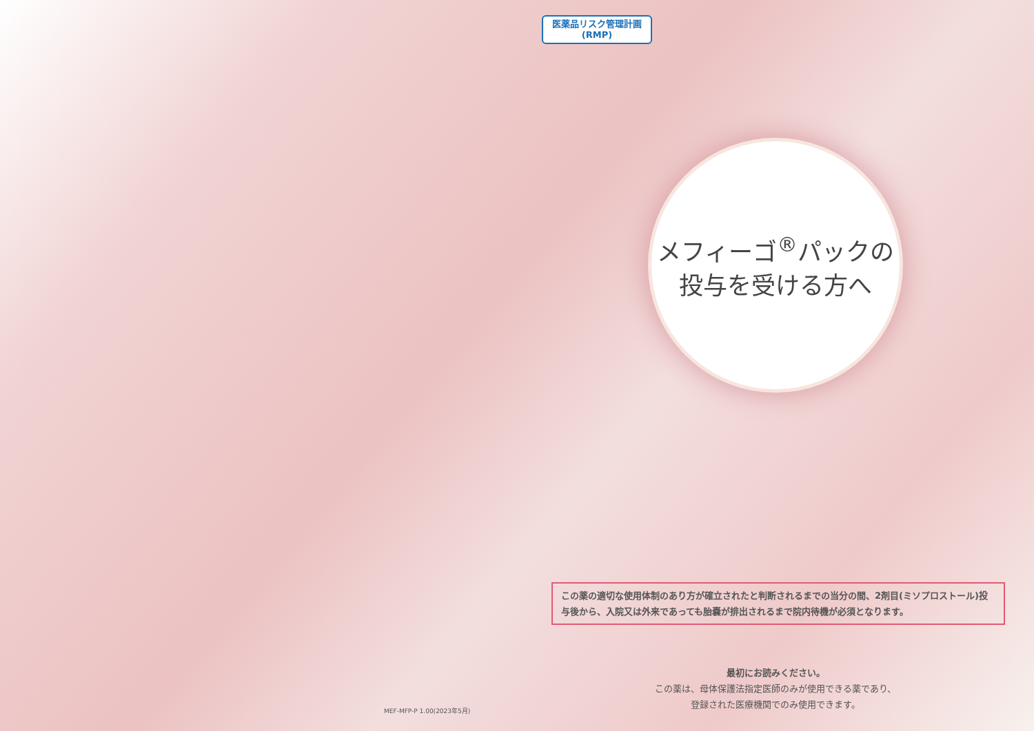医薬品リスク管理計画
(RMP)
MEF-MFP-P 1.00(2023年5月)
メフィーゴ<sup>®</sup>パックの
投与を受ける方へ
この薬の適切な使用体制のあり方が確立されたと判断されるまでの当分の間、2剤目(ミソプロストール)投与後から、入院又は外来であっても胎嚢が排出されるまで院内待機が必須となります。
最初にお読みください。
この薬は、母体保護法指定医師のみが使用できる薬であり、
登録された医療機関でのみ使用できます。